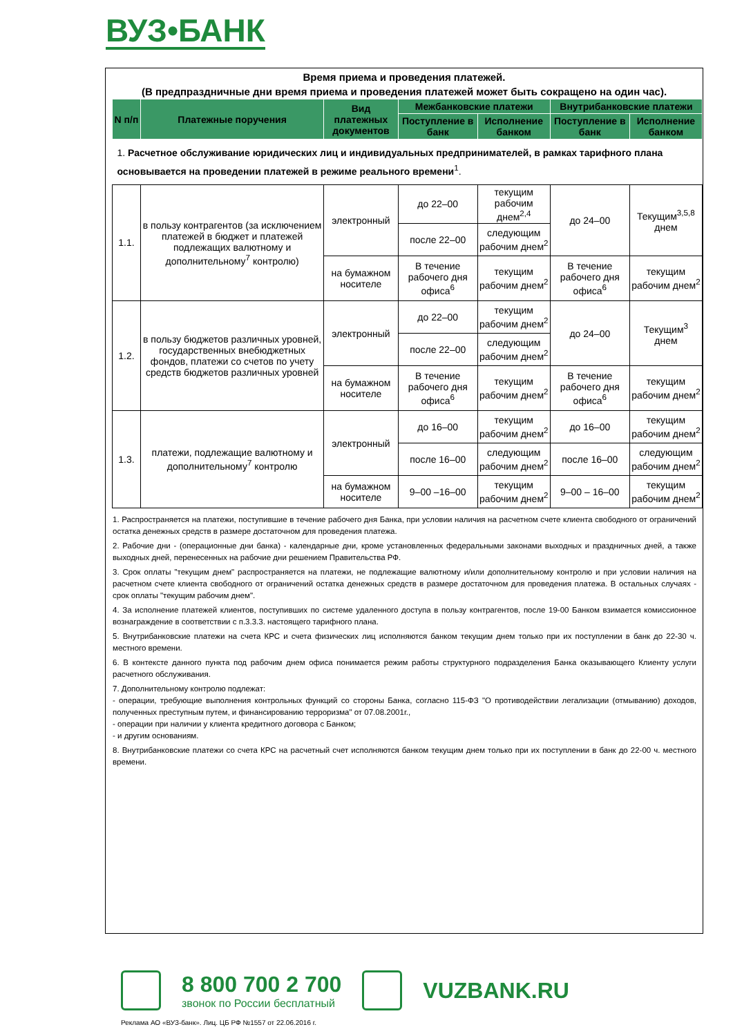ВУЗ•БАНК
Время приема и проведения платежей.
(В предпраздничные дни время приема и проведения платежей может быть сокращено на один час).
| N п/п | Платежные поручения | Вид платежных документов | Межбанковские платежи | | Внутрибанковские платежи | |
| --- | --- | --- | --- | --- | --- | --- |
| | | | Поступление в банк | Исполнение банком | Поступление в банк | Исполнение банком |
| 1. Расчетное обслуживание юридических лиц и индивидуальных предпринимателей, в рамках тарифного плана основывается на проведении платежей в режиме реального времени<sup>1</sup>. | | | | | | |
| 1.1. | в пользу контрагентов (за исключением платежей в бюджет и платежей подлежащих валютному и дополнительному<sup>7</sup> контролю) | электронный | до 22–00 | текущим рабочим днем<sup>2,4</sup> | до 24–00 | Текущим<sup>3,5,8</sup> днем |
| | | | после 22–00 | следующим рабочим днем<sup>2</sup> | | |
| | | на бумажном носителе | В течение рабочего дня офиса<sup>6</sup> | текущим рабочим днем<sup>2</sup> | В течение рабочего дня офиса<sup>6</sup> | текущим рабочим днем<sup>2</sup> |
| 1.2. | в пользу бюджетов различных уровней, государственных внебюджетных фондов, платежи со счетов по учету средств бюджетов различных уровней | электронный | до 22–00 | текущим рабочим днем<sup>2</sup> | до 24–00 | Текущим<sup>3</sup> днем |
| | | | после 22–00 | следующим рабочим днем<sup>2</sup> | | |
| | | на бумажном носителе | В течение рабочего дня офиса<sup>6</sup> | текущим рабочим днем<sup>2</sup> | В течение рабочего дня офиса<sup>6</sup> | текущим рабочим днем<sup>2</sup> |
| 1.3. | платежи, подлежащие валютному и дополнительному<sup>7</sup> контролю | электронный | до 16–00 | текущим рабочим днем<sup>2</sup> | до 16–00 | текущим рабочим днем<sup>2</sup> |
| | | | после 16–00 | следующим рабочим днем<sup>2</sup> | после 16–00 | следующим рабочим днем<sup>2</sup> |
| | | на бумажном носителе | 9–00 –16–00 | текущим рабочим днем<sup>2</sup> | 9–00 – 16–00 | текущим рабочим днем<sup>2</sup> |
1. Распространяется на платежи, поступившие в течение рабочего дня Банка, при условии наличия на расчетном счете клиента свободного от ограничений остатка денежных средств в размере достаточном для проведения платежа.
2. Рабочие дни - (операционные дни банка) - календарные дни, кроме установленных федеральными законами выходных и праздничных дней, а также выходных дней, перенесенных на рабочие дни решением Правительства РФ.
3. Срок оплаты "текущим днем" распространяется на платежи, не подлежащие валютному и/или дополнительному контролю и при условии наличия на расчетном счете клиента свободного от ограничений остатка денежных средств в размере достаточном для проведения платежа. В остальных случаях - срок оплаты "текущим рабочим днем".
4. За исполнение платежей клиентов, поступивших по системе удаленного доступа в пользу контрагентов, после 19-00 Банком взимается комиссионное вознаграждение в соответствии с п.3.3.3. настоящего тарифного плана.
5. Внутрибанковские платежи на счета КРС и счета физических лиц исполняются банком текущим днем только при их поступлении в банк до 22-30 ч. местного времени.
6. В контексте данного пункта под рабочим днем офиса понимается режим работы структурного подразделения Банка оказывающего Клиенту услуги расчетного обслуживания.
7. Дополнительному контролю подлежат:
- операции, требующие выполнения контрольных функций со стороны Банка, согласно 115-ФЗ "О противодействии легализации (отмыванию) доходов, полученных преступным путем, и финансированию терроризма" от 07.08.2001г.,
- операции при наличии у клиента кредитного договора с Банком;
- и другим основаниям.
8. Внутрибанковские платежи со счета КРС на расчетный счет исполняются банком текущим днем только при их поступлении в банк до 22-00 ч. местного времени.
8 800 700 2 700
звонок по России бесплатный
VUZBANK.RU
Реклама АО «ВУЗ-банк». Лиц. ЦБ РФ №1557 от 22.06.2016 г.